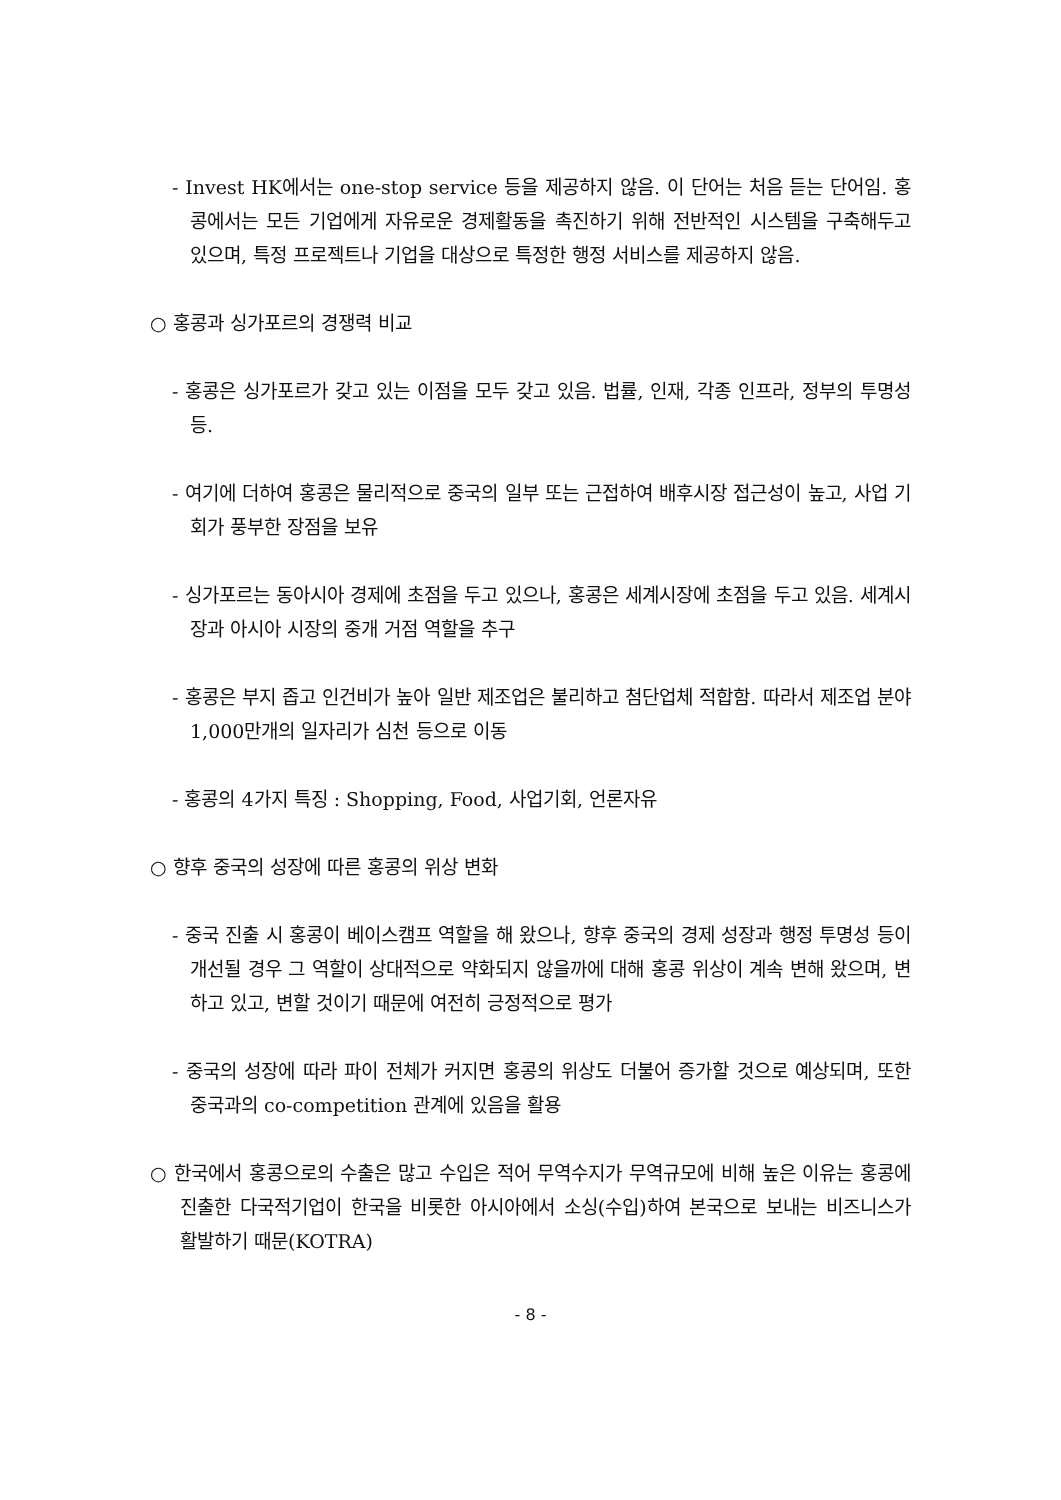- Invest HK에서는 one-stop service 등을 제공하지 않음. 이 단어는 처음 듣는 단어임. 홍콩에서는 모든 기업에게 자유로운 경제활동을 촉진하기 위해 전반적인 시스템을 구축해두고 있으며, 특정 프로젝트나 기업을 대상으로 특정한 행정 서비스를 제공하지 않음.
○ 홍콩과 싱가포르의 경쟁력 비교
- 홍콩은 싱가포르가 갖고 있는 이점을 모두 갖고 있음. 법률, 인재, 각종 인프라, 정부의 투명성 등.
- 여기에 더하여 홍콩은 물리적으로 중국의 일부 또는 근접하여 배후시장 접근성이 높고, 사업 기회가 풍부한 장점을 보유
- 싱가포르는 동아시아 경제에 초점을 두고 있으나, 홍콩은 세계시장에 초점을 두고 있음. 세계시장과 아시아 시장의 중개 거점 역할을 추구
- 홍콩은 부지 좁고 인건비가 높아 일반 제조업은 불리하고 첨단업체 적합함. 따라서 제조업 분야 1,000만개의 일자리가 심천 등으로 이동
- 홍콩의 4가지 특징 : Shopping, Food, 사업기회, 언론자유
○ 향후 중국의 성장에 따른 홍콩의 위상 변화
- 중국 진출 시 홍콩이 베이스캠프 역할을 해 왔으나, 향후 중국의 경제 성장과 행정 투명성 등이 개선될 경우 그 역할이 상대적으로 약화되지 않을까에 대해 홍콩 위상이 계속 변해 왔으며, 변하고 있고, 변할 것이기 때문에 여전히 긍정적으로 평가
- 중국의 성장에 따라 파이 전체가 커지면 홍콩의 위상도 더불어 증가할 것으로 예상되며, 또한 중국과의 co-competition 관계에 있음을 활용
○ 한국에서 홍콩으로의 수출은 많고 수입은 적어 무역수지가 무역규모에 비해 높은 이유는 홍콩에 진출한 다국적기업이 한국을 비롯한 아시아에서 소싱(수입)하여 본국으로 보내는 비즈니스가 활발하기 때문(KOTRA)
- 8 -